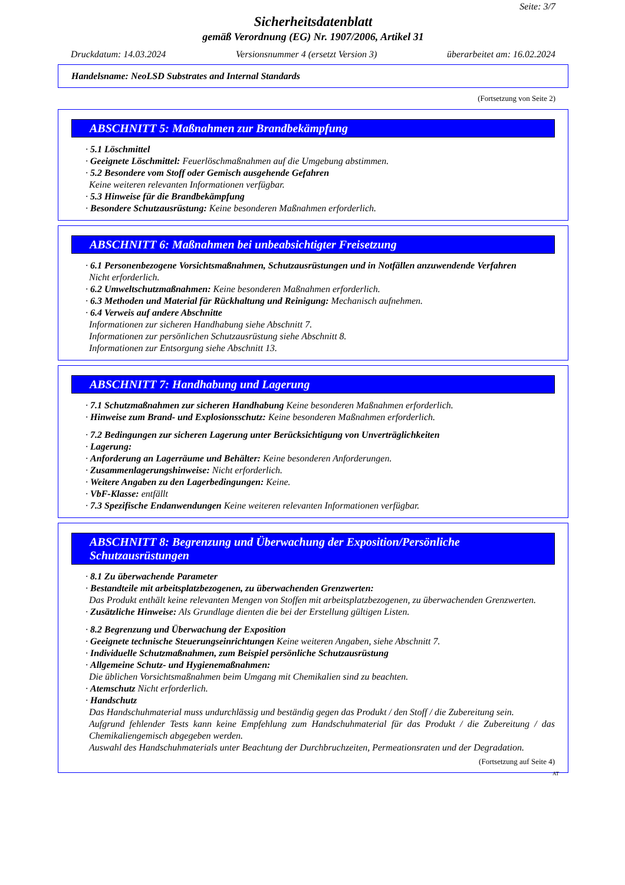Seite: 3/7
Sicherheitsdatenblatt
gemäß Verordnung (EG) Nr. 1907/2006, Artikel 31
Druckdatum: 14.03.2024 Versionsnummer 4 (ersetzt Version 3) überarbeitet am: 16.02.2024
Handelsname: NeoLSD Substrates and Internal Standards
(Fortsetzung von Seite 2)
ABSCHNITT 5: Maßnahmen zur Brandbekämpfung
· 5.1 Löschmittel
· Geeignete Löschmittel: Feuerlöschmaßnahmen auf die Umgebung abstimmen.
· 5.2 Besondere vom Stoff oder Gemisch ausgehende Gefahren
Keine weiteren relevanten Informationen verfügbar.
· 5.3 Hinweise für die Brandbekämpfung
· Besondere Schutzausrüstung: Keine besonderen Maßnahmen erforderlich.
ABSCHNITT 6: Maßnahmen bei unbeabsichtigter Freisetzung
· 6.1 Personenbezogene Vorsichtsmaßnahmen, Schutzausrüstungen und in Notfällen anzuwendende Verfahren
Nicht erforderlich.
· 6.2 Umweltschutzmaßnahmen: Keine besonderen Maßnahmen erforderlich.
· 6.3 Methoden und Material für Rückhaltung und Reinigung: Mechanisch aufnehmen.
· 6.4 Verweis auf andere Abschnitte
Informationen zur sicheren Handhabung siehe Abschnitt 7.
Informationen zur persönlichen Schutzausrüstung siehe Abschnitt 8.
Informationen zur Entsorgung siehe Abschnitt 13.
ABSCHNITT 7: Handhabung und Lagerung
· 7.1 Schutzmaßnahmen zur sicheren Handhabung Keine besonderen Maßnahmen erforderlich.
· Hinweise zum Brand- und Explosionsschutz: Keine besonderen Maßnahmen erforderlich.
· 7.2 Bedingungen zur sicheren Lagerung unter Berücksichtigung von Unverträglichkeiten
· Lagerung:
· Anforderung an Lagerräume und Behälter: Keine besonderen Anforderungen.
· Zusammenlagerungshinweise: Nicht erforderlich.
· Weitere Angaben zu den Lagerbedingungen: Keine.
· VbF-Klasse: entfällt
· 7.3 Spezifische Endanwendungen Keine weiteren relevanten Informationen verfügbar.
ABSCHNITT 8: Begrenzung und Überwachung der Exposition/Persönliche Schutzausrüstungen
· 8.1 Zu überwachende Parameter
· Bestandteile mit arbeitsplatzbezogenen, zu überwachenden Grenzwerten:
Das Produkt enthält keine relevanten Mengen von Stoffen mit arbeitsplatzbezogenen, zu überwachenden Grenzwerten.
· Zusätzliche Hinweise: Als Grundlage dienten die bei der Erstellung gültigen Listen.
· 8.2 Begrenzung und Überwachung der Exposition
· Geeignete technische Steuerungseinrichtungen Keine weiteren Angaben, siehe Abschnitt 7.
· Individuelle Schutzmaßnahmen, zum Beispiel persönliche Schutzausrüstung
· Allgemeine Schutz- und Hygienemaßnahmen:
Die üblichen Vorsichtsmaßnahmen beim Umgang mit Chemikalien sind zu beachten.
· Atemschutz Nicht erforderlich.
· Handschutz
Das Handschuhmaterial muss undurchlässig und beständig gegen das Produkt / den Stoff / die Zubereitung sein.
Aufgrund fehlender Tests kann keine Empfehlung zum Handschuhmaterial für das Produkt / die Zubereitung / das Chemikaliengemisch abgegeben werden.
Auswahl des Handschuhmaterials unter Beachtung der Durchbruchzeiten, Permeationsraten und der Degradation.
(Fortsetzung auf Seite 4)
AT